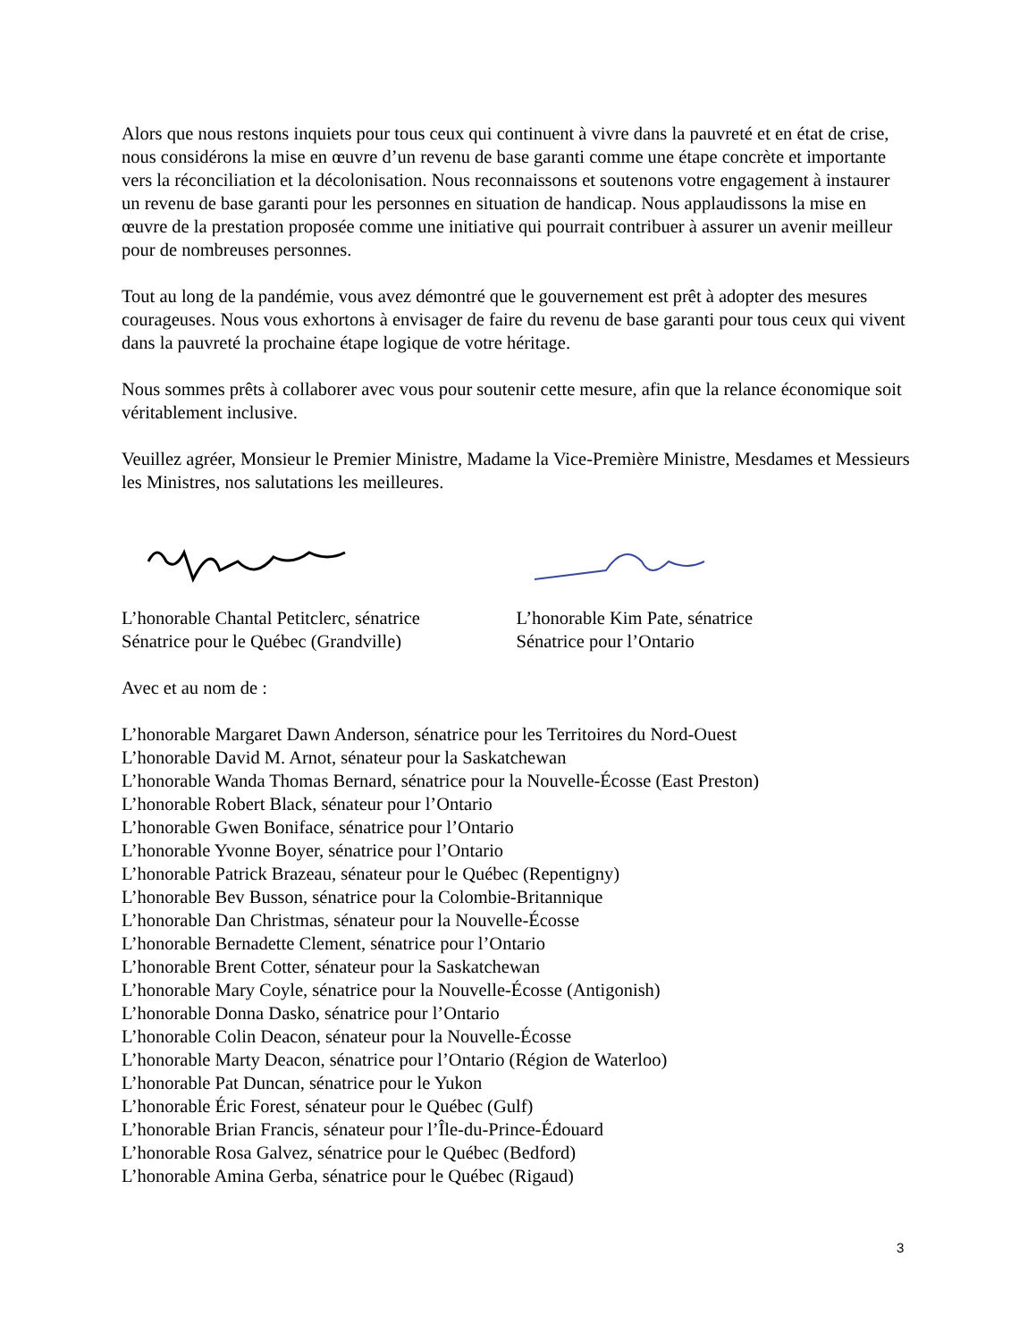Alors que nous restons inquiets pour tous ceux qui continuent à vivre dans la pauvreté et en état de crise, nous considérons la mise en œuvre d’un revenu de base garanti comme une étape concrète et importante vers la réconciliation et la décolonisation. Nous reconnaissons et soutenons votre engagement à instaurer un revenu de base garanti pour les personnes en situation de handicap. Nous applaudissons la mise en œuvre de la prestation proposée comme une initiative qui pourrait contribuer à assurer un avenir meilleur pour de nombreuses personnes.
Tout au long de la pandémie, vous avez démontré que le gouvernement est prêt à adopter des mesures courageuses. Nous vous exhortons à envisager de faire du revenu de base garanti pour tous ceux qui vivent dans la pauvreté la prochaine étape logique de votre héritage.
Nous sommes prêts à collaborer avec vous pour soutenir cette mesure, afin que la relance économique soit véritablement inclusive.
Veuillez agréer, Monsieur le Premier Ministre, Madame la Vice-Première Ministre, Mesdames et Messieurs les Ministres, nos salutations les meilleures.
L’honorable Chantal Petitclerc, sénatrice
Sénatrice pour le Québec (Grandville)
L’honorable Kim Pate, sénatrice
Sénatrice pour l’Ontario
Avec et au nom de :
L’honorable Margaret Dawn Anderson, sénatrice pour les Territoires du Nord-Ouest
L’honorable David M. Arnot, sénateur pour la Saskatchewan
L’honorable Wanda Thomas Bernard, sénatrice pour la Nouvelle-Écosse (East Preston)
L’honorable Robert Black, sénateur pour l’Ontario
L’honorable Gwen Boniface, sénatrice pour l’Ontario
L’honorable Yvonne Boyer, sénatrice pour l’Ontario
L’honorable Patrick Brazeau, sénateur pour le Québec (Repentigny)
L’honorable Bev Busson, sénatrice pour la Colombie-Britannique
L’honorable Dan Christmas, sénateur pour la Nouvelle-Écosse
L’honorable Bernadette Clement, sénatrice pour l’Ontario
L’honorable Brent Cotter, sénateur pour la Saskatchewan
L’honorable Mary Coyle, sénatrice pour la Nouvelle-Écosse (Antigonish)
L’honorable Donna Dasko, sénatrice pour l’Ontario
L’honorable Colin Deacon, sénateur pour la Nouvelle-Écosse
L’honorable Marty Deacon, sénatrice pour l’Ontario (Région de Waterloo)
L’honorable Pat Duncan, sénatrice pour le Yukon
L’honorable Éric Forest, sénateur pour le Québec (Gulf)
L’honorable Brian Francis, sénateur pour l’Île-du-Prince-Édouard
L’honorable Rosa Galvez, sénatrice pour le Québec (Bedford)
L’honorable Amina Gerba, sénatrice pour le Québec (Rigaud)
3